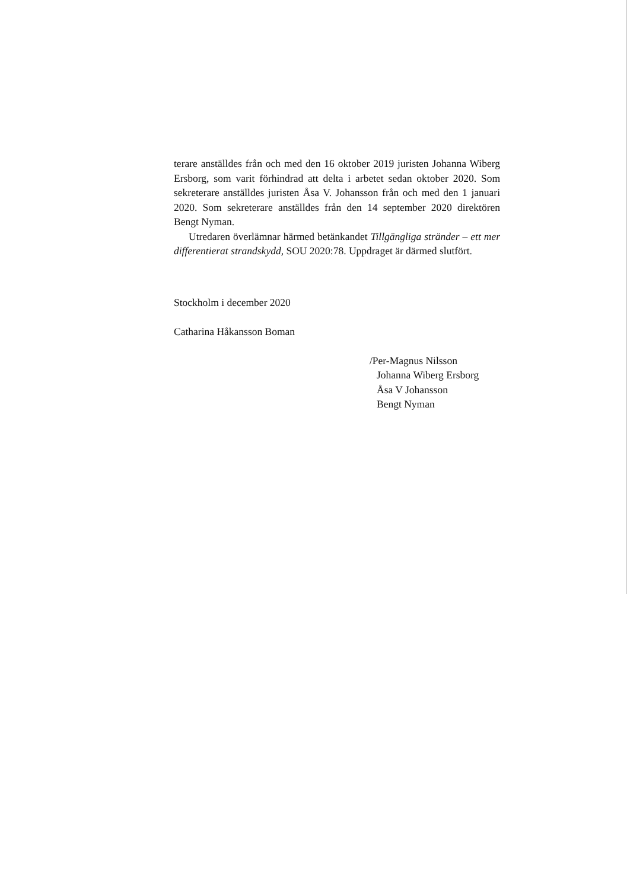terare anställdes från och med den 16 oktober 2019 juristen Johanna Wiberg Ersborg, som varit förhindrad att delta i arbetet sedan oktober 2020. Som sekreterare anställdes juristen Åsa V. Johansson från och med den 1 januari 2020. Som sekreterare anställdes från den 14 september 2020 direktören Bengt Nyman.
Utredaren överlämnar härmed betänkandet Tillgängliga stränder – ett mer differentierat strandskydd, SOU 2020:78. Uppdraget är därmed slutfört.
Stockholm i december 2020
Catharina Håkansson Boman
/Per-Magnus Nilsson
Johanna Wiberg Ersborg
Åsa V Johansson
Bengt Nyman